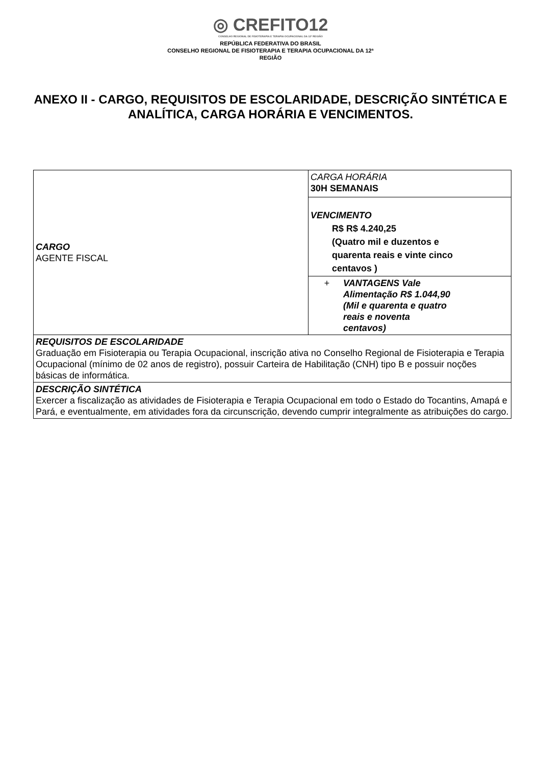◎ CREFITO12
CONSELHO REGIONAL DE FISIOTERAPIA E TERAPIA OCUPACIONAL DA 12ª REGIÃO
REPÚBLICA FEDERATIVA DO BRASIL
CONSELHO REGIONAL DE FISIOTERAPIA E TERAPIA OCUPACIONAL DA 12ª
REGIÃO
ANEXO II - CARGO, REQUISITOS DE ESCOLARIDADE, DESCRIÇÃO SINTÉTICA E ANALÍTICA, CARGA HORÁRIA E VENCIMENTOS.
| CARGO AGENTE FISCAL | CARGA HORÁRIA 30H SEMANAIS |
| | VENCIMENTO R$ R$ 4.240,25 (Quatro mil e duzentos e quarenta reais e vinte cinco centavos ) |
| | + VANTAGENS Vale Alimentação R$ 1.044,90 (Mil e quarenta e quatro reais e noventa centavos) |
| REQUISITOS DE ESCOLARIDADE Graduação em Fisioterapia ou Terapia Ocupacional, inscrição ativa no Conselho Regional de Fisioterapia e Terapia Ocupacional (mínimo de 02 anos de registro), possuir Carteira de Habilitação (CNH) tipo B e possuir noções básicas de informática. | |
| DESCRIÇÃO SINTÉTICA Exercer a fiscalização as atividades de Fisioterapia e Terapia Ocupacional em todo o Estado do Tocantins, Amapá e Pará, e eventualmente, em atividades fora da circunscrição, devendo cumprir integralmente as atribuições do cargo. | |